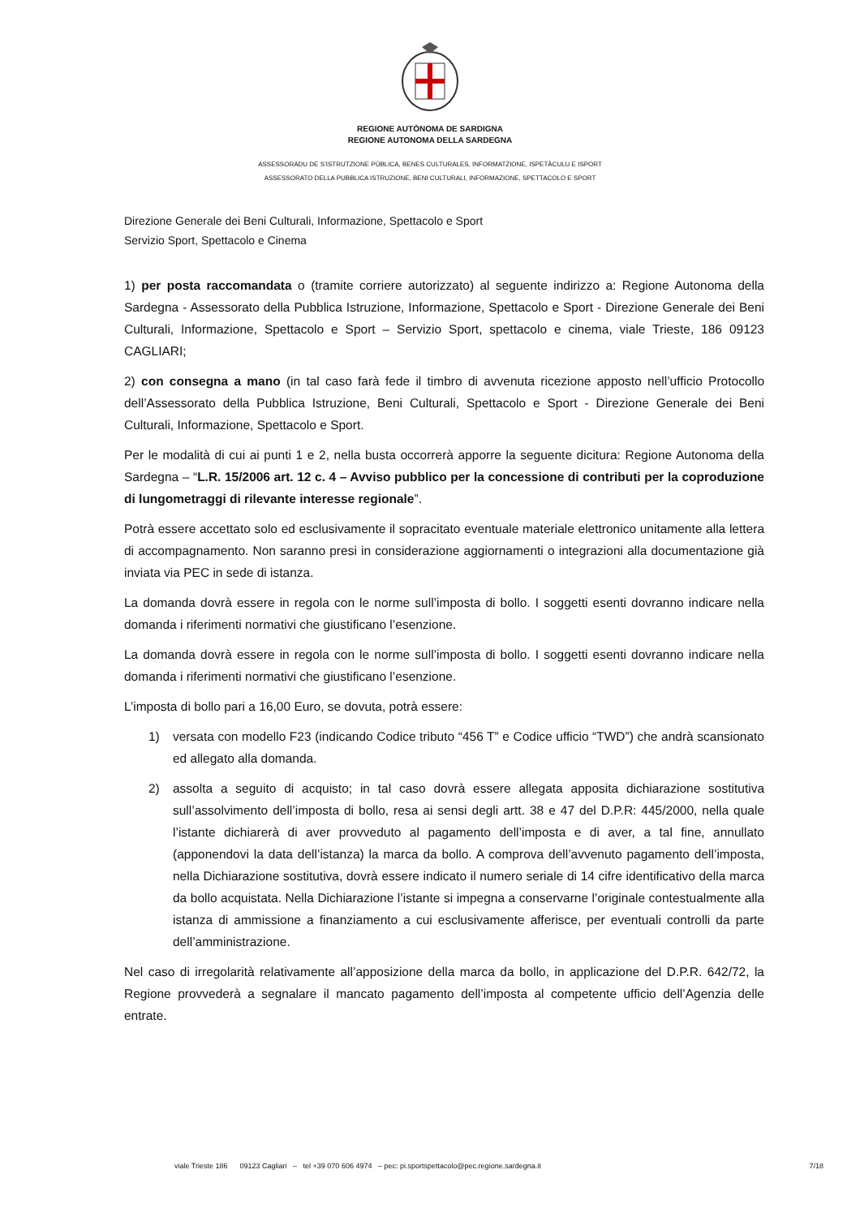REGIONE AUTÒNOMA DE SARDIGNA
REGIONE AUTONOMA DELLA SARDEGNA
ASSESSORADU DE S’ISTRUTZIONE PÙBLICA, BENES CULTURALES, INFORMATZIONE, ISPETÀCULU E ISPORT
ASSESSORATO DELLA PUBBLICA ISTRUZIONE, BENI CULTURALI, INFORMAZIONE, SPETTACOLO E SPORT
Direzione Generale dei Beni Culturali, Informazione, Spettacolo e Sport
Servizio Sport, Spettacolo e Cinema
1) per posta raccomandata o (tramite corriere autorizzato) al seguente indirizzo a: Regione Autonoma della Sardegna - Assessorato della Pubblica Istruzione, Informazione, Spettacolo e Sport - Direzione Generale dei Beni Culturali, Informazione, Spettacolo e Sport – Servizio Sport, spettacolo e cinema, viale Trieste, 186 09123 CAGLIARI;
2) con consegna a mano (in tal caso farà fede il timbro di avvenuta ricezione apposto nell’ufficio Protocollo dell’Assessorato della Pubblica Istruzione, Beni Culturali, Spettacolo e Sport - Direzione Generale dei Beni Culturali, Informazione, Spettacolo e Sport.
Per le modalità di cui ai punti 1 e 2, nella busta occorrerà apporre la seguente dicitura: Regione Autonoma della Sardegna – “L.R. 15/2006 art. 12 c. 4 – Avviso pubblico per la concessione di contributi per la coproduzione di lungometraggi di rilevante interesse regionale”.
Potrà essere accettato solo ed esclusivamente il sopracitato eventuale materiale elettronico unitamente alla lettera di accompagnamento. Non saranno presi in considerazione aggiornamenti o integrazioni alla documentazione già inviata via PEC in sede di istanza.
La domanda dovrà essere in regola con le norme sull’imposta di bollo. I soggetti esenti dovranno indicare nella domanda i riferimenti normativi che giustificano l’esenzione.
La domanda dovrà essere in regola con le norme sull’imposta di bollo. I soggetti esenti dovranno indicare nella domanda i riferimenti normativi che giustificano l’esenzione.
L’imposta di bollo pari a 16,00 Euro, se dovuta, potrà essere:
1) versata con modello F23 (indicando Codice tributo “456 T” e Codice ufficio “TWD”) che andrà scansionato ed allegato alla domanda.
2) assolta a seguito di acquisto; in tal caso dovrà essere allegata apposita dichiarazione sostitutiva sull’assolvimento dell’imposta di bollo, resa ai sensi degli artt. 38 e 47 del D.P.R: 445/2000, nella quale l’istante dichiarerà di aver provveduto al pagamento dell’imposta e di aver, a tal fine, annullato (apponendovi la data dell’istanza) la marca da bollo. A comprova dell’avvenuto pagamento dell’imposta, nella Dichiarazione sostitutiva, dovrà essere indicato il numero seriale di 14 cifre identificativo della marca da bollo acquistata. Nella Dichiarazione l’istante si impegna a conservarne l’originale contestualmente alla istanza di ammissione a finanziamento a cui esclusivamente afferisce, per eventuali controlli da parte dell’amministrazione.
Nel caso di irregolarità relativamente all’apposizione della marca da bollo, in applicazione del D.P.R. 642/72, la Regione provvederà a segnalare il mancato pagamento dell’imposta al competente ufficio dell’Agenzia delle entrate.
viale Trieste 186 09123 Cagliari – tel +39 070 606 4974 – pec: pi.sportspettacolo@pec.regione.sardegna.it 7/18